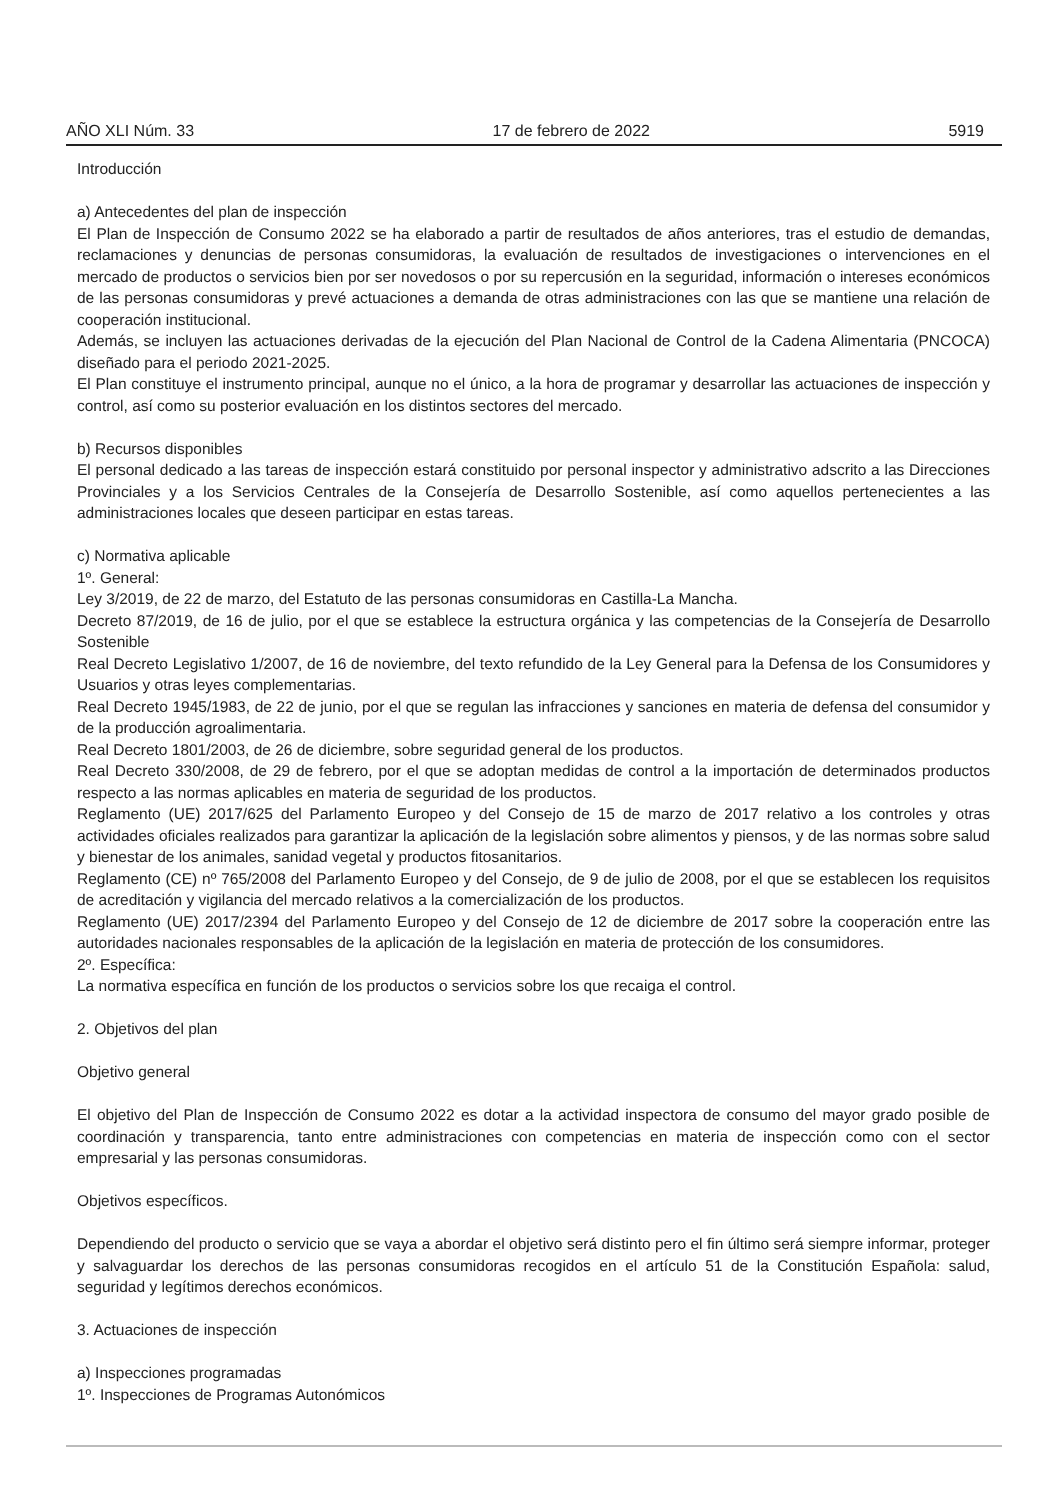AÑO XLI Núm. 33 17 de febrero de 2022 5919
Introducción
a) Antecedentes del plan de inspección
El Plan de Inspección de Consumo 2022 se ha elaborado a partir de resultados de años anteriores, tras el estudio de demandas, reclamaciones y denuncias de personas consumidoras, la evaluación de resultados de investigaciones o intervenciones en el mercado de productos o servicios bien por ser novedosos o por su repercusión en la seguridad, información o intereses económicos de las personas consumidoras y prevé actuaciones a demanda de otras administraciones con las que se mantiene una relación de cooperación institucional.
Además, se incluyen las actuaciones derivadas de la ejecución del Plan Nacional de Control de la Cadena Alimentaria (PNCOCA) diseñado para el periodo 2021-2025.
El Plan constituye el instrumento principal, aunque no el único, a la hora de programar y desarrollar las actuaciones de inspección y control, así como su posterior evaluación en los distintos sectores del mercado.
b) Recursos disponibles
El personal dedicado a las tareas de inspección estará constituido por personal inspector y administrativo adscrito a las Direcciones Provinciales y a los Servicios Centrales de la Consejería de Desarrollo Sostenible, así como aquellos pertenecientes a las administraciones locales que deseen participar en estas tareas.
c) Normativa aplicable
1º. General:
Ley 3/2019, de 22 de marzo, del Estatuto de las personas consumidoras en Castilla-La Mancha.
Decreto 87/2019, de 16 de julio, por el que se establece la estructura orgánica y las competencias de la Consejería de Desarrollo Sostenible
Real Decreto Legislativo 1/2007, de 16 de noviembre, del texto refundido de la Ley General para la Defensa de los Consumidores y Usuarios y otras leyes complementarias.
Real Decreto 1945/1983, de 22 de junio, por el que se regulan las infracciones y sanciones en materia de defensa del consumidor y de la producción agroalimentaria.
Real Decreto 1801/2003, de 26 de diciembre, sobre seguridad general de los productos.
Real Decreto 330/2008, de 29 de febrero, por el que se adoptan medidas de control a la importación de determinados productos respecto a las normas aplicables en materia de seguridad de los productos.
Reglamento (UE) 2017/625 del Parlamento Europeo y del Consejo de 15 de marzo de 2017 relativo a los controles y otras actividades oficiales realizados para garantizar la aplicación de la legislación sobre alimentos y piensos, y de las normas sobre salud y bienestar de los animales, sanidad vegetal y productos fitosanitarios.
Reglamento (CE) nº 765/2008 del Parlamento Europeo y del Consejo, de 9 de julio de 2008, por el que se establecen los requisitos de acreditación y vigilancia del mercado relativos a la comercialización de los productos.
Reglamento (UE) 2017/2394 del Parlamento Europeo y del Consejo de 12 de diciembre de 2017 sobre la cooperación entre las autoridades nacionales responsables de la aplicación de la legislación en materia de protección de los consumidores.
2º. Específica:
La normativa específica en función de los productos o servicios sobre los que recaiga el control.
2. Objetivos del plan
Objetivo general
El objetivo del Plan de Inspección de Consumo 2022 es dotar a la actividad inspectora de consumo del mayor grado posible de coordinación y transparencia, tanto entre administraciones con competencias en materia de inspección como con el sector empresarial y las personas consumidoras.
Objetivos específicos.
Dependiendo del producto o servicio que se vaya a abordar el objetivo será distinto pero el fin último será siempre informar, proteger y salvaguardar los derechos de las personas consumidoras recogidos en el artículo 51 de la Constitución Española: salud, seguridad y legítimos derechos económicos.
3. Actuaciones de inspección
a) Inspecciones programadas
1º. Inspecciones de Programas Autonómicos